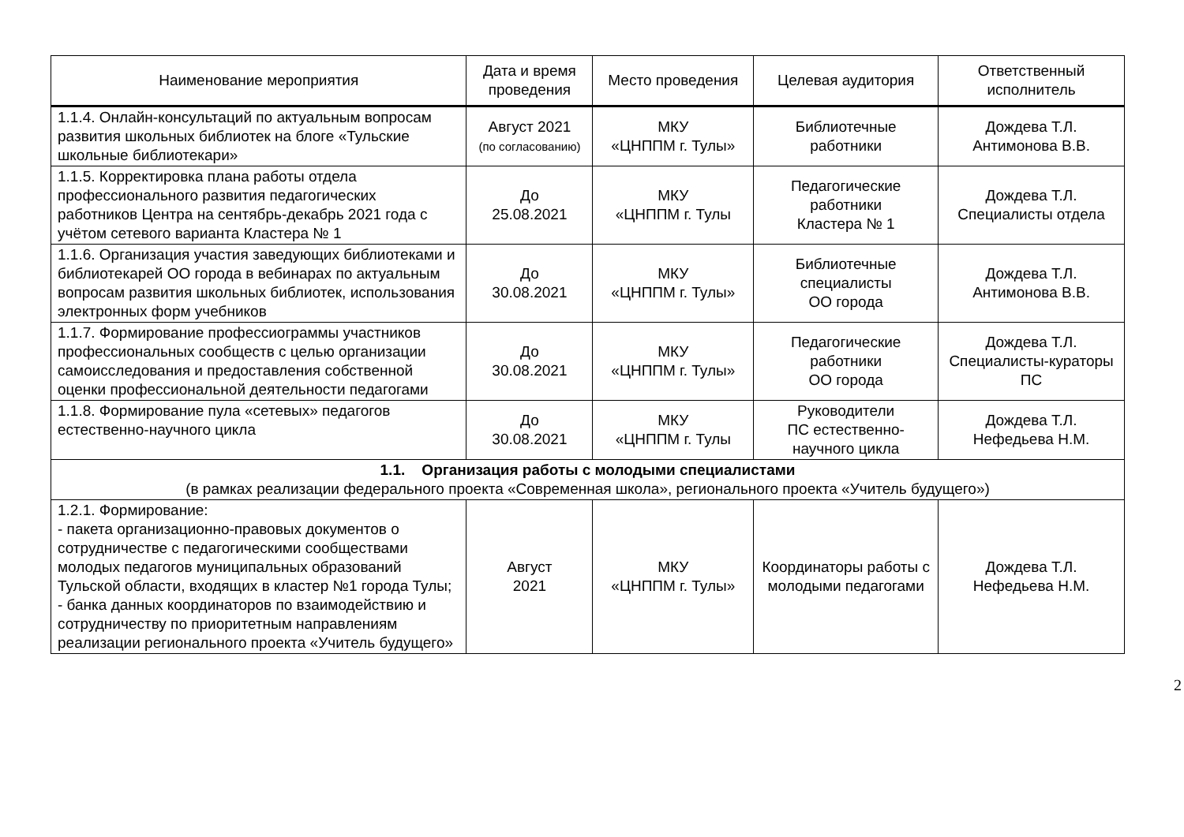| Наименование мероприятия | Дата и время проведения | Место проведения | Целевая аудитория | Ответственный исполнитель |
| --- | --- | --- | --- | --- |
| 1.1.4. Онлайн-консультаций по актуальным вопросам развития школьных библиотек на блоге «Тульские школьные библиотекари» | Август 2021 (по согласованию) | МКУ «ЦНППМ г. Тулы» | Библиотечные работники | Дождева Т.Л. Антимонова В.В. |
| 1.1.5. Корректировка плана работы отдела профессионального развития педагогических работников Центра на сентябрь-декабрь 2021 года с учётом сетевого варианта Кластера № 1 | До 25.08.2021 | МКУ «ЦНППМ г. Тулы | Педагогические работники Кластера № 1 | Дождева Т.Л. Специалисты отдела |
| 1.1.6. Организация участия заведующих библиотеками и библиотекарей ОО города в вебинарах по актуальным вопросам развития школьных библиотек, использования электронных форм учебников | До 30.08.2021 | МКУ «ЦНППМ г. Тулы» | Библиотечные специалисты ОО города | Дождева Т.Л. Антимонова В.В. |
| 1.1.7. Формирование профессиограммы участников профессиональных сообществ с целью организации самоисследования и предоставления собственной оценки профессиональной деятельности педагогами | До 30.08.2021 | МКУ «ЦНППМ г. Тулы» | Педагогические работники ОО города | Дождева Т.Л. Специалисты-кураторы ПС |
| 1.1.8. Формирование пула «сетевых» педагогов естественно-научного цикла | До 30.08.2021 | МКУ «ЦНППМ г. Тулы | Руководители ПС естественно-научного цикла | Дождева Т.Л. Нефедьева Н.М. |
| 1.1. Организация работы с молодыми специалистами (в рамках реализации федерального проекта «Современная школа», регионального проекта «Учитель будущего») | | | | |
| 1.2.1. Формирование: - пакета организационно-правовых документов о сотрудничестве с педагогическими сообществами молодых педагогов муниципальных образований Тульской области, входящих в кластер №1 города Тулы; - банка данных координаторов по взаимодействию и сотрудничеству по приоритетным направлениям реализации регионального проекта «Учитель будущего» | Август 2021 | МКУ «ЦНППМ г. Тулы» | Координаторы работы с молодыми педагогами | Дождева Т.Л. Нефедьева Н.М. |
2